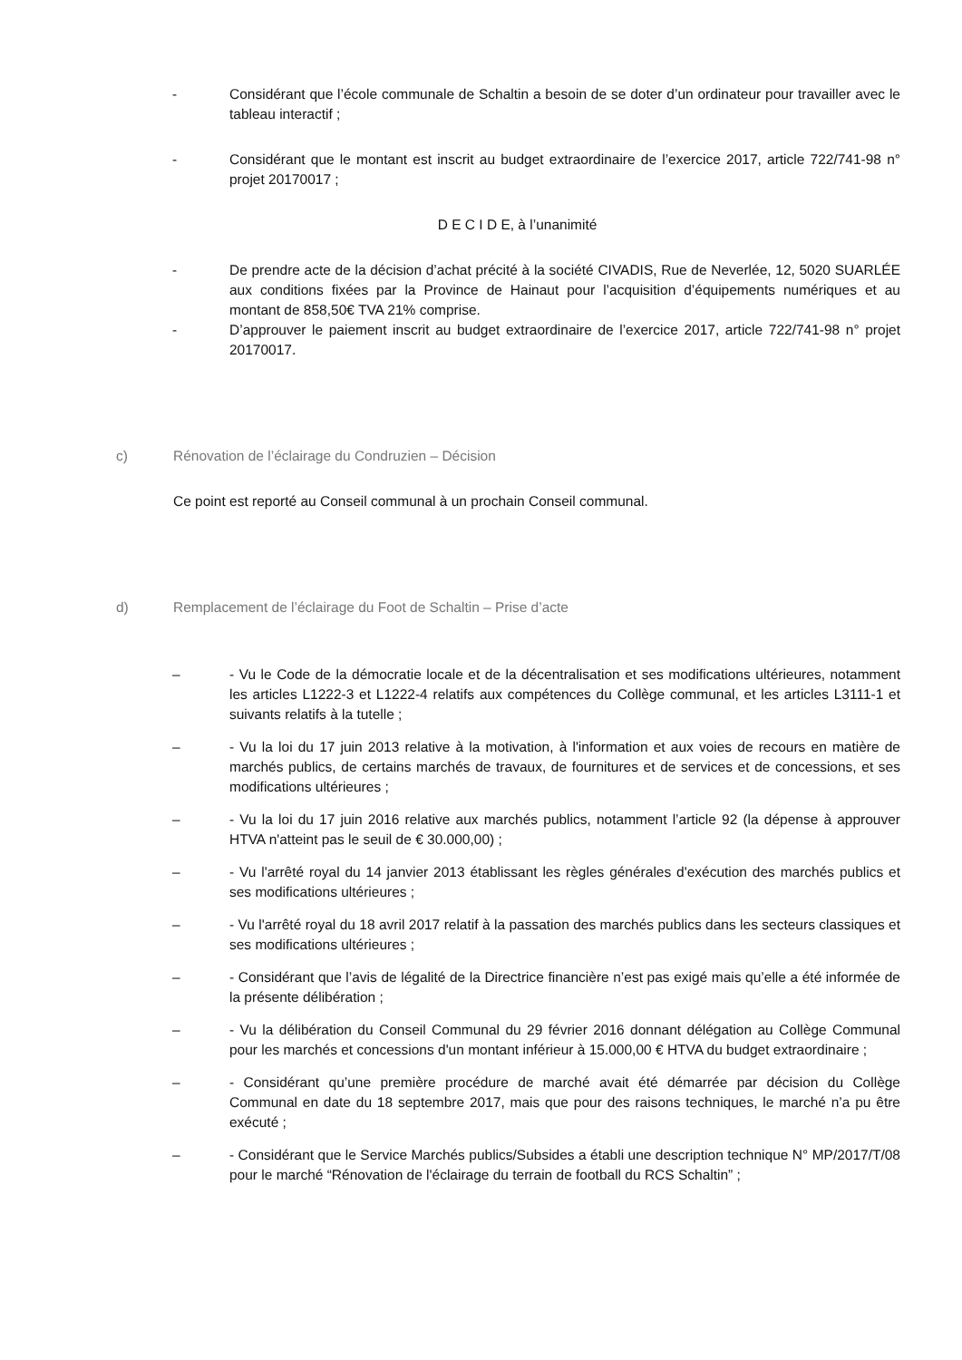- Considérant que l’école communale de Schaltin a besoin de se doter d’un ordinateur pour travailler avec le tableau interactif ;
- Considérant que le montant est inscrit au budget extraordinaire de l’exercice 2017, article 722/741-98 n° projet 20170017 ;
D E C I D E, à l’unanimité
- De prendre acte de la décision d’achat précité à la société CIVADIS, Rue de Neverlée, 12, 5020 SUARLÉE aux conditions fixées par la Province de Hainaut pour l’acquisition d’équipements numériques et au montant de 858,50€ TVA 21% comprise.
- D’approuver le paiement inscrit au budget extraordinaire de l’exercice 2017, article 722/741-98 n° projet 20170017.
c) Rénovation de l’éclairage du Condruzien – Décision
Ce point est reporté au Conseil communal à un prochain Conseil communal.
d) Remplacement de l’éclairage du Foot de Schaltin – Prise d’acte
– - Vu le Code de la démocratie locale et de la décentralisation et ses modifications ultérieures, notamment les articles L1222-3 et L1222-4 relatifs aux compétences du Collège communal, et les articles L3111-1 et suivants relatifs à la tutelle ;
– - Vu la loi du 17 juin 2013 relative à la motivation, à l'information et aux voies de recours en matière de marchés publics, de certains marchés de travaux, de fournitures et de services et de concessions, et ses modifications ultérieures ;
– - Vu la loi du 17 juin 2016 relative aux marchés publics, notamment l’article 92 (la dépense à approuver HTVA n'atteint pas le seuil de € 30.000,00) ;
– - Vu l'arrêté royal du 14 janvier 2013 établissant les règles générales d'exécution des marchés publics et ses modifications ultérieures ;
– - Vu l'arrêté royal du 18 avril 2017 relatif à la passation des marchés publics dans les secteurs classiques et ses modifications ultérieures ;
– - Considérant que l’avis de légalité de la Directrice financière n’est pas exigé mais qu’elle a été informée de la présente délibération ;
– - Vu la délibération du Conseil Communal du 29 février 2016 donnant délégation au Collège Communal pour les marchés et concessions d'un montant inférieur à 15.000,00 € HTVA du budget extraordinaire ;
– - Considérant qu’une première procédure de marché avait été démarrée par décision du Collège Communal en date du 18 septembre 2017, mais que pour des raisons techniques, le marché n’a pu être exécuté ;
– - Considérant que le Service Marchés publics/Subsides a établi une description technique N° MP/2017/T/08 pour le marché “Rénovation de l'éclairage du terrain de football du RCS Schaltin” ;